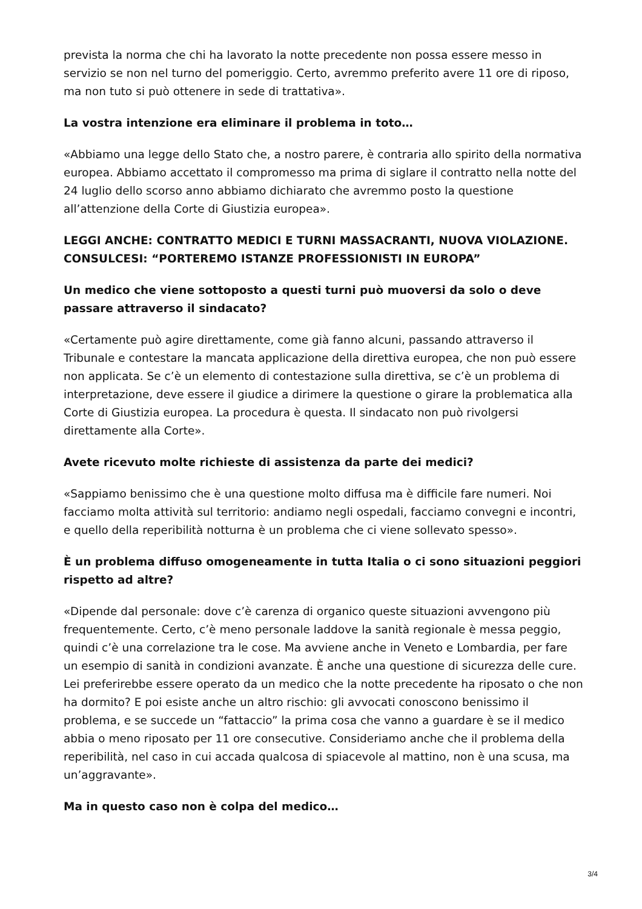prevista la norma che chi ha lavorato la notte precedente non possa essere messo in servizio se non nel turno del pomeriggio. Certo, avremmo preferito avere 11 ore di riposo, ma non tuto si può ottenere in sede di trattativa».
La vostra intenzione era eliminare il problema in toto…
«Abbiamo una legge dello Stato che, a nostro parere, è contraria allo spirito della normativa europea. Abbiamo accettato il compromesso ma prima di siglare il contratto nella notte del 24 luglio dello scorso anno abbiamo dichiarato che avremmo posto la questione all’attenzione della Corte di Giustizia europea».
LEGGI ANCHE: CONTRATTO MEDICI E TURNI MASSACRANTI, NUOVA VIOLAZIONE. CONSULCESI: “PORTEREMO ISTANZE PROFESSIONISTI IN EUROPA”
Un medico che viene sottoposto a questi turni può muoversi da solo o deve passare attraverso il sindacato?
«Certamente può agire direttamente, come già fanno alcuni, passando attraverso il Tribunale e contestare la mancata applicazione della direttiva europea, che non può essere non applicata. Se c’è un elemento di contestazione sulla direttiva, se c’è un problema di interpretazione, deve essere il giudice a dirimere la questione o girare la problematica alla Corte di Giustizia europea. La procedura è questa. Il sindacato non può rivolgersi direttamente alla Corte».
Avete ricevuto molte richieste di assistenza da parte dei medici?
«Sappiamo benissimo che è una questione molto diffusa ma è difficile fare numeri. Noi facciamo molta attività sul territorio: andiamo negli ospedali, facciamo convegni e incontri, e quello della reperibilità notturna è un problema che ci viene sollevato spesso».
È un problema diffuso omogeneamente in tutta Italia o ci sono situazioni peggiori rispetto ad altre?
«Dipende dal personale: dove c’è carenza di organico queste situazioni avvengono più frequentemente. Certo, c’è meno personale laddove la sanità regionale è messa peggio, quindi c’è una correlazione tra le cose. Ma avviene anche in Veneto e Lombardia, per fare un esempio di sanità in condizioni avanzate. È anche una questione di sicurezza delle cure. Lei preferirebbe essere operato da un medico che la notte precedente ha riposato o che non ha dormito? E poi esiste anche un altro rischio: gli avvocati conoscono benissimo il problema, e se succede un “fattaccio” la prima cosa che vanno a guardare è se il medico abbia o meno riposato per 11 ore consecutive. Consideriamo anche che il problema della reperibilità, nel caso in cui accada qualcosa di spiacevole al mattino, non è una scusa, ma un’aggravante».
Ma in questo caso non è colpa del medico…
3/4